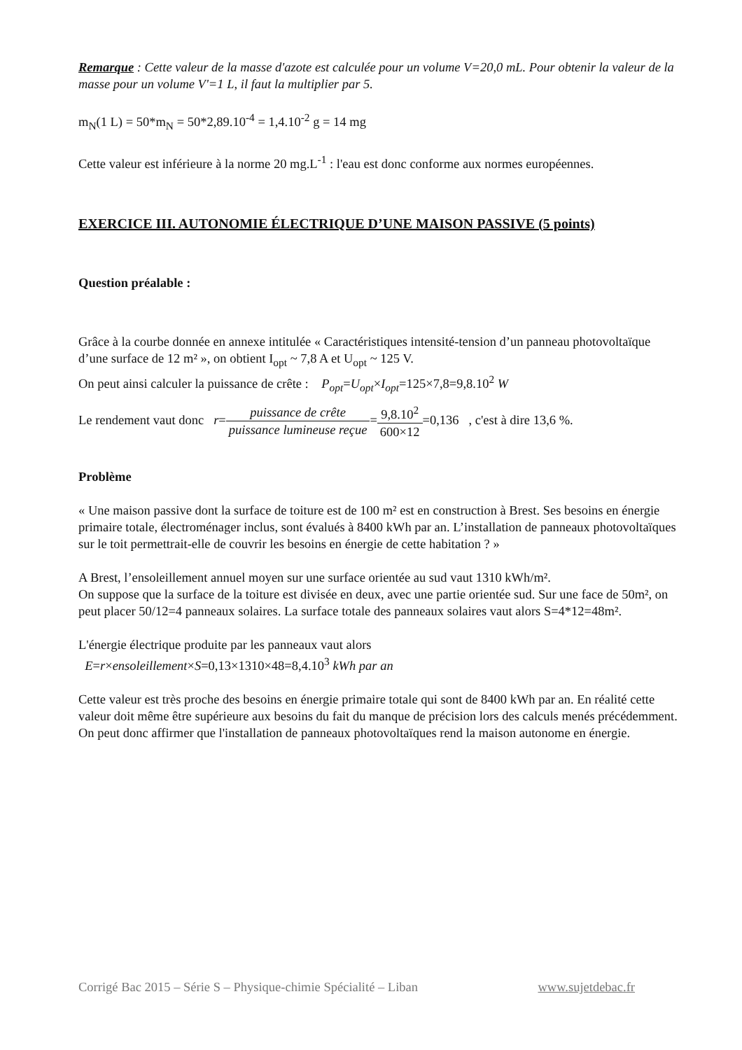Remarque : Cette valeur de la masse d'azote est calculée pour un volume V=20,0 mL. Pour obtenir la valeur de la masse pour un volume V'=1 L, il faut la multiplier par 5.
m<sub>N</sub>(1 L) = 50*m<sub>N</sub> = 50*2,89.10<sup>-4</sup> = 1,4.10<sup>-2</sup> g = 14 mg
Cette valeur est inférieure à la norme 20 mg.L<sup>-1</sup> : l'eau est donc conforme aux normes européennes.
EXERCICE III. AUTONOMIE ÉLECTRIQUE D’UNE MAISON PASSIVE (5 points)
Question préalable :
Grâce à la courbe donnée en annexe intitulée « Caractéristiques intensité-tension d’un panneau photovoltaïque d’une surface de 12 m² », on obtient I<sub>opt</sub> ~ 7,8 A et U<sub>opt</sub> ~ 125 V.
On peut ainsi calculer la puissance de crête : P<sub>opt</sub>=U<sub>opt</sub>×I<sub>opt</sub>=125×7,8=9,8.10<sup>2</sup> W
Le rendement vaut donc r=puissance de crête puissance lumineuse reçue=9,8.10<sup>2</sup> 600×12=0,136 , c'est à dire 13,6 %.
Problème
« Une maison passive dont la surface de toiture est de 100 m² est en construction à Brest. Ses besoins en énergie primaire totale, électroménager inclus, sont évalués à 8400 kWh par an. L’installation de panneaux photovoltaïques sur le toit permettrait-elle de couvrir les besoins en énergie de cette habitation ? »
A Brest, l’ensoleillement annuel moyen sur une surface orientée au sud vaut 1310 kWh/m².
On suppose que la surface de la toiture est divisée en deux, avec une partie orientée sud. Sur une face de 50m², on peut placer 50/12=4 panneaux solaires. La surface totale des panneaux solaires vaut alors S=4*12=48m².
L'énergie électrique produite par les panneaux vaut alors
E=r×ensoleillement×S=0,13×1310×48=8,4.10<sup>3</sup> kWh par an
Cette valeur est très proche des besoins en énergie primaire totale qui sont de 8400 kWh par an. En réalité cette valeur doit même être supérieure aux besoins du fait du manque de précision lors des calculs menés précédemment.
On peut donc affirmer que l'installation de panneaux photovoltaïques rend la maison autonome en énergie.
Corrigé Bac 2015 – Série S – Physique-chimie Spécialité – Liban www.sujetdebac.fr